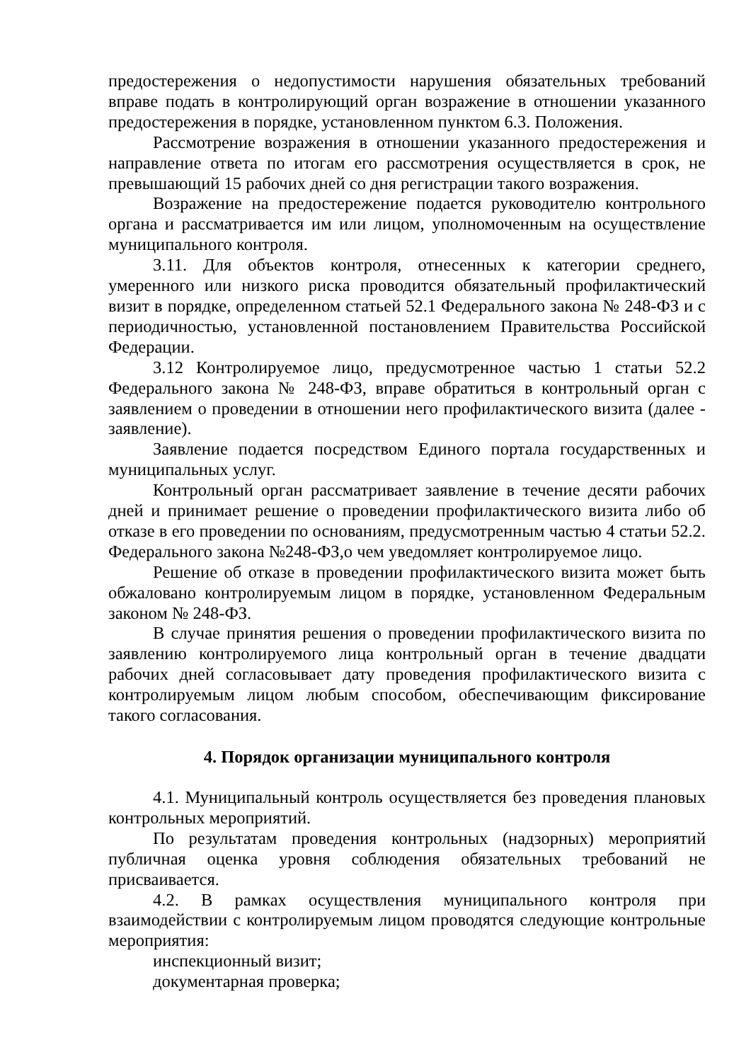предостережения о недопустимости нарушения обязательных требований вправе подать в контролирующий орган возражение в отношении указанного предостережения в порядке, установленном пунктом 6.3. Положения.
Рассмотрение возражения в отношении указанного предостережения и направление ответа по итогам его рассмотрения осуществляется в срок, не превышающий 15 рабочих дней со дня регистрации такого возражения.
Возражение на предостережение подается руководителю контрольного органа и рассматривается им или лицом, уполномоченным на осуществление муниципального контроля.
3.11. Для объектов контроля, отнесенных к категории среднего, умеренного или низкого риска проводится обязательный профилактический визит в порядке, определенном статьей 52.1 Федерального закона № 248-ФЗ и с периодичностью, установленной постановлением Правительства Российской Федерации.
3.12 Контролируемое лицо, предусмотренное частью 1 статьи 52.2 Федерального закона № 248-ФЗ, вправе обратиться в контрольный орган с заявлением о проведении в отношении него профилактического визита (далее - заявление).
Заявление подается посредством Единого портала государственных и муниципальных услуг.
Контрольный орган рассматривает заявление в течение десяти рабочих дней и принимает решение о проведении профилактического визита либо об отказе в его проведении по основаниям, предусмотренным частью 4 статьи 52.2. Федерального закона №248-ФЗ,о чем уведомляет контролируемое лицо.
Решение об отказе в проведении профилактического визита может быть обжаловано контролируемым лицом в порядке, установленном Федеральным законом № 248-ФЗ.
В случае принятия решения о проведении профилактического визита по заявлению контролируемого лица контрольный орган в течение двадцати рабочих дней согласовывает дату проведения профилактического визита с контролируемым лицом любым способом, обеспечивающим фиксирование такого согласования.
4. Порядок организации муниципального контроля
4.1. Муниципальный контроль осуществляется без проведения плановых контрольных мероприятий.
По результатам проведения контрольных (надзорных) мероприятий публичная оценка уровня соблюдения обязательных требований не присваивается.
4.2. В рамках осуществления муниципального контроля при взаимодействии с контролируемым лицом проводятся следующие контрольные мероприятия:
инспекционный визит;
документарная проверка;